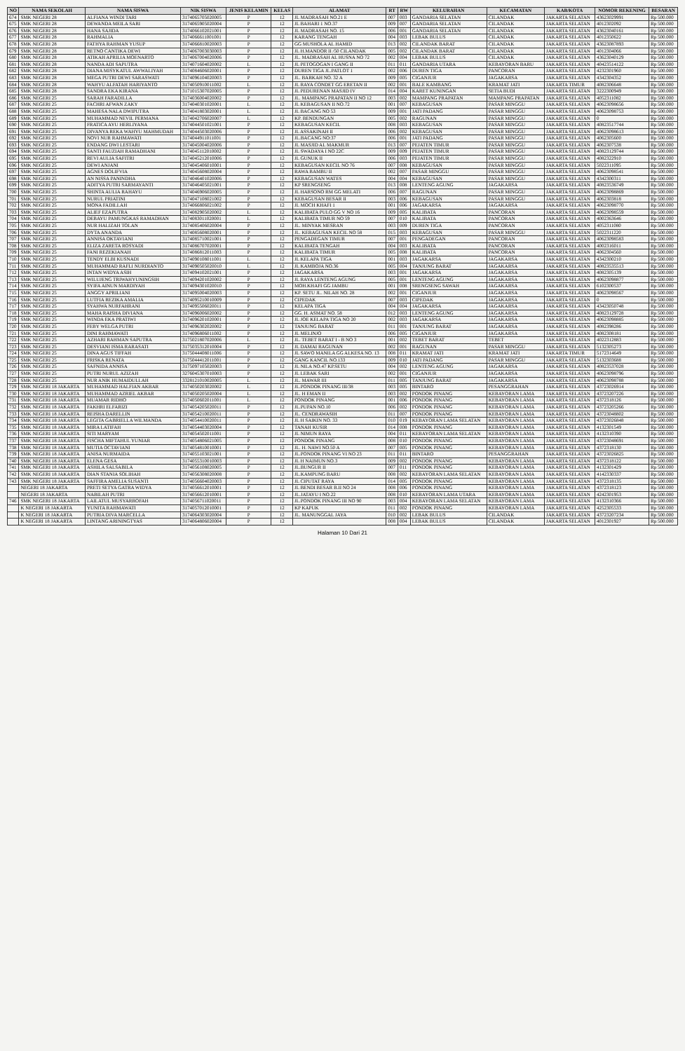| NO | NAMA SEKOLAH | NAMA SISWA | NIK SISWA | JENIS KELAMIN | KELAS | ALAMAT | RT | RW | KELURAHAN | KECAMATAN | KAB/KOTA | NOMOR REKENING | BESARAN |
| --- | --- | --- | --- | --- | --- | --- | --- | --- | --- | --- | --- | --- | --- |
| 674 | SMK NEGERI 28 | ALFIANA WINDI TARI | 3174065705020005 | P | 12 | JL MADRASAH NO.21 E | 007 | 003 | GANDARIA SELATAN | CILANDAK | JAKARTA SELATAN | 43623029991 | Rp 500.000 |
| 675 | SMK NEGERI 28 | DEWANDA MEILA SARI | 3174065905020004 | P | 12 | JL BAHARI 1 NO.37 | 009 | 007 | GANDARIA SELATAN | CILANDAK | JAKARTA SELATAN | 4012302092 | Rp 500.000 |
| 676 | SMK NEGERI 28 | HANA SAJIDA | 3174066102021001 | P | 12 | JL MADRASAH NO. 15 | 006 | 001 | GANDARIA SELATAN | CILANDAK | JAKARTA SELATAN | 43623040161 | Rp 500.000 |
| 677 | SMK NEGERI 28 | RAHMALIA | 3174066611001001 | P | 12 | KARANG TENGAH | 004 | 003 | LEBAK BULUS | CILANDAK | JAKARTA SELATAN | 4012350622 | Rp 500.000 |
| 678 | SMK NEGERI 28 | FATHYA RAHMAN YUSUP | 3174066810020003 | P | 12 | GG MUSHOLA AL HAMID | 013 | 002 | CILANDAK BARAT | CILANDAK | JAKARTA SELATAN | 43623087893 | Rp 500.000 |
| 679 | SMK NEGERI 28 | RETNO CANTIKA DEWI | 3174067003030003 | P | 12 | JL H.MANDOR II /50 CILANDAK | 005 | 002 | CILANDAK BARAT | CILANDAK | JAKARTA SELATAN | 4012304066 | Rp 500.000 |
| 680 | SMK NEGERI 28 | ATIKAH APRILIA MOENARTO | 3174067004020006 | P | 12 | JL. MADRASAH AL HUSNA NO 72 | 002 | 004 | LEBAK BULUS | CILANDAK | JAKARTA SELATAN | 43623040129 | Rp 500.000 |
| 681 | SMK NEGERI 28 | NANDA ADI SAPUTRA | 3174071604020002 | L | 12 | JL PETOGOGAN I GANG II | 011 | 011 | GANDARIA UTARA | KEBAYORAN BARU | JAKARTA SELATAN | 40423514122 | Rp 500.000 |
| 682 | SMK NEGERI 28 | DIANA MISYKATUL AWWALIYAH | 3174084606020001 | P | 12 | DUREN TIGA JL.PATLOT 1 | 002 | 006 | DUREN TIGA | PANCORAN | JAKARTA SELATAN | 4232301960 | Rp 500.000 |
| 683 | SMK NEGERI 28 | MEGA PUTRI DEWI SARASWATI | 3174096104020003 | P | 12 | JL. BARKAH NO. 32 A | 009 | 005 | CIGANJUR | JAGAKARSA | JAKARTA SELATAN | 4342304352 | Rp 500.000 |
| 684 | SMK NEGERI 28 | WAHYU ALFATAH HARIYANTO | 3174050910011002 | L | 12 | JL RAYA CONDET GG ERETAN II | 002 | 001 | BALE KAMBANG | KRAMAT JATI | JAKARTA TIMUR | 4082306648 | Rp 500.000 |
| 685 | SMK NEGERI 28 | SANDRA EKA KIRANA | 3171015307020005 | P | 12 | JL PEDURENAN MASJID IV | 014 | 004 | KARET KUNINGAN | SETIA BUDI | JAKARTA SELATAN | 3222300949 | Rp 500.000 |
| 686 | SMK NEGERI 25 | SARAH FARADILLA | 3174036004020002 | P | 12 | JL. MAMPANG PRAPATAN II NO 12 | 003 | 002 | MAMPANG PRAPATAN | MAMPANG PRAPATAN | JAKARTA SELATAN | 4052311082 | Rp 500.000 |
| 687 | SMK NEGERI 25 | FACHRI AFWAN ZAKY | 3174040301020001 | L | 12 | JL KEBAGUSAN II NO.72 | 001 | 007 | KEBAGUSAN | PASAR MINGGU | JAKARTA SELATAN | 40623098656 | Rp 500.000 |
| 688 | SMK NEGERI 25 | MAHESA NALA DWIPUTRA | 3174041803020001 | L | 12 | JL BACANG NO 53 | 009 | 001 | JATI PADANG | PASAR MINGGU | JAKARTA SELATAN | 40623098753 | Rp 500.000 |
| 689 | SMK NEGERI 25 | MUHAMMAD NEVIL PERMANA | 3174042706020007 | L | 12 | KP. BENDUNGAN | 005 | 002 | RAGUNAN | PASAR MINGGU | JAKARTA SELATAN | 0 | Rp 500.000 |
| 690 | SMK NEGERI 25 | FRATICA AYU HERLIYANA | 3174044501021001 | P | 12 | KEBAGUSAN KECIL | 008 | 003 | KEBAGUSAN | PASAR MINGGU | JAKARTA SELATAN | 40823517744 | Rp 500.000 |
| 691 | SMK NEGERI 25 | DIVANYA REKA WAHYU MAHMUDAH | 3174044503020006 | P | 12 | JL ASSAKINAH II | 006 | 002 | KEBAGUSAN | PASAR MINGGU | JAKARTA SELATAN | 40623098613 | Rp 500.000 |
| 692 | SMK NEGERI 25 | NOVI NUR RAHMAWATI | 3174044911011001 | P | 12 | JL.BACANG NO:37 | 006 | 001 | JATI PADANG | PASAR MINGGU | JAKARTA SELATAN | 4062305600 | Rp 500.000 |
| 693 | SMK NEGERI 25 | ENDANG DWI LESTARI | 3174045004020006 | P | 12 | JL MASJID AL MAKMUR | 013 | 007 | PEJATEN TIMUR | PASAR MINGGU | JAKARTA SELATAN | 4062307538 | Rp 500.000 |
| 694 | SMK NEGERI 25 | SANTI FAUZIAH RAMADHANI | 3174045112010002 | P | 12 | JL SWADAYA I NO 22C | 009 | 009 | PEJATEN TIMUR | PASAR MINGGU | JAKARTA SELATAN | 40823129744 | Rp 500.000 |
| 695 | SMK NEGERI 25 | REVI AULIA SAFITRI | 3174045212010006 | P | 12 | JL GUNUK II | 006 | 003 | PEJATEN TIMUR | PASAR MINGGU | JAKARTA SELATAN | 4082322910 | Rp 500.000 |
| 696 | SMK NEGERI 25 | DEWI ANJANI | 3174045406010001 | P | 12 | KEBAGUSAN KECIL NO 76 | 007 | 008 | KEBAGUSAN | PASAR MINGGU | JAKARTA SELATAN | 5022311095 | Rp 500.000 |
| 697 | SMK NEGERI 25 | AGNES DOLIFVIA | 3174045608020004 | P | 12 | RAWA BAMBU II | 002 | 007 | PASAR MINGGU | PASAR MINGGU | JAKARTA SELATAN | 40623098541 | Rp 500.000 |
| 698 | SMK NEGERI 25 | AN NISSA PANINDHA | 3174046401020006 | P | 12 | KEBAGUSAN WATES | 004 | 004 | KEBAGUSAN | PASAR MINGGU | JAKARTA SELATAN | 4342300311 | Rp 500.000 |
| 699 | SMK NEGERI 25 | ADITYA PUTRI SARMAYANTI | 3174046405021001 | P | 12 | KP SRENGSENG | 013 | 008 | LENTENG AGUNG | JAGAKARSA | JAKARTA SELATAN | 40823536749 | Rp 500.000 |
| 700 | SMK NEGERI 25 | SHINTA AULIA RAHAYU | 3174046906020005 | P | 12 | JL HARSONO RM GG MELATI | 006 | 007 | RAGUNAN | PASAR MINGGU | JAKARTA SELATAN | 40623098869 | Rp 500.000 |
| 701 | SMK NEGERI 25 | NURUL PRIATINI | 3174047108021002 | P | 12 | KEBAGUSAN BESAR II | 003 | 006 | KEBAGUSAN | PASAR MINGGU | JAKARTA SELATAN | 4062303818 | Rp 500.000 |
| 702 | SMK NEGERI 25 | MONA FADILLAH | 3174066806021002 | P | 12 | JL MOCH KHAFI 1 | 001 | 006 | JAGAKARSA | JAGAKARSA | JAKARTA SELATAN | 40623098770 | Rp 500.000 |
| 703 | SMK NEGERI 25 | ALIEF EZAPUTRA | 3174082905020002 | L | 12 | KALIBATA PULO GG V NO 16 | 009 | 005 | KALIBATA | PANCORAN | JAKARTA SELATAN | 40623098559 | Rp 500.000 |
| 704 | SMK NEGERI 25 | DEBAYU PAMUNGKAS RAMADHAN | 3174083011020001 | L | 12 | KALIBATA TIMUR NO 59 | 007 | 010 | KALIBATA | PANCORAN | JAKARTA SELATAN | 4002363646 | Rp 500.000 |
| 705 | SMK NEGERI 25 | NUR HALIZAH TOLAN | 3174085406020004 | P | 12 | JL. MINYAK MESRAN | 003 | 009 | DUREN TIGA | PANCORAN | JAKARTA SELATAN | 4052311080 | Rp 500.000 |
| 706 | SMK NEGERI 25 | DYTA ANANDA | 3174085608020001 | P | 12 | JL. KEBAGUSAN KECIL NO 58 | 015 | 003 | KEBAGUSAN | PASAR MINGGU | JAKARTA SELATAN | 5022311220 | Rp 500.000 |
| 707 | SMK NEGERI 25 | ANNISA OKTAVIANI | 3174085710021001 | P | 12 | PENGADEGAN TIMUR | 007 | 001 | PENGADEGAN | PANCORAN | JAKARTA SELATAN | 40623098583 | Rp 500.000 |
| 708 | SMK NEGERI 25 | ELIZA ZARETA ROSYADI | 3174086707020001 | P | 12 | KALIBATA TENGAH | 004 | 003 | KALIBATA | PANCORAN | JAKARTA SELATAN | 4002316011 | Rp 500.000 |
| 709 | SMK NEGERI 25 | FANI REZEKIANAH | 3174086812011003 | P | 12 | KALIBATA TIMUR | 005 | 008 | KALIBATA | PANCORAN | JAKARTA SELATAN | 4062304560 | Rp 500.000 |
| 710 | SMK NEGERI 25 | TENDY ELBI KUSNADI | 3174090108011001 | L | 12 | JL KELAPA TIGA | 001 | 003 | JAGAKARSA | JAGAKARSA | JAKARTA SELATAN | 4342300210 | Rp 500.000 |
| 711 | SMK NEGERI 25 | MUHAMMAD RAFLI NURDIANTO | 3174090505020010 | L | 12 | JL KAMBOJA NO.36 | 005 | 004 | TANJUNG BARAT | JAGAKARSA | JAKARTA SELATAN | 40823535513 | Rp 500.000 |
| 712 | SMK NEGERI 25 | INTAN WIDYA ASIH | 3174094102021001 | P | 12 | JAGAKARSA | 003 | 001 | JAGAKARSA | JAGAKARSA | JAKARTA SELATAN | 4082305139 | Rp 500.000 |
| 713 | SMK NEGERI 25 | WILUJENG TRIWAHYUNINGSIH | 3174094201020002 | P | 12 | JL RAYA LENTENG AGUNG | 005 | 001 | LENTENG AGUNG | JAGAKARSA | JAKARTA SELATAN | 40623098877 | Rp 500.000 |
| 714 | SMK NEGERI 25 | SYIFA AINUN MARDIYAH | 3174094301020010 | P | 12 | MOH.KHAFI GG JAMBU | 001 | 008 | SRENGSENG SAWAH | JAGAKARSA | JAKARTA SELATAN | 6102300537 | Rp 500.000 |
| 715 | SMK NEGERI 25 | ANGGY APRILIANI | 3174095004020003 | P | 12 | KP. SETU JL. NILAH NO. 28 | 002 | 001 | CIGANJUR | JAGAKARSA | JAKARTA SELATAN | 40623098567 | Rp 500.000 |
| 716 | SMK NEGERI 25 | LUTFIA REZIKA AMALIA | 3174095210010009 | P | 12 | CIPEDAK | 007 | 003 | CIPEDAK | JAGAKARSA | JAKARTA SELATAN | 0 | Rp 500.000 |
| 717 | SMK NEGERI 25 | SYAHWA NURFAHRANI | 3174095506020011 | P | 12 | KELAPA TIGA | 004 | 004 | JAGAKARSA | JAGAKARSA | JAKARTA SELATAN | 43423050748 | Rp 500.000 |
| 718 | SMK NEGERI 25 | MAHA RAISHA DIVIANA | 3174096006020002 | P | 12 | GG. H. ASMAT NO. 58 | 012 | 003 | LENTENG AGUNG | JAGAKARSA | JAKARTA SELATAN | 40823129728 | Rp 500.000 |
| 719 | SMK NEGERI 25 | WINDA EKA PRATIWI | 3174096201020001 | P | 12 | JL JOE KELAPA TIGA NO 20 | 002 | 003 | JAGAKARSA | JAGAKARSA | JAKARTA SELATAN | 40623098885 | Rp 500.000 |
| 720 | SMK NEGERI 25 | FEBY WELGA PUTRI | 3174096302020002 | P | 12 | TANJUNG BARAT | 011 | 001 | TANJUNG BARAT | JAGAKARSA | JAKARTA SELATAN | 4082398286 | Rp 500.000 |
| 721 | SMK NEGERI 25 | DINI RAHMAWATI | 3174096806011002 | P | 12 | JL MELINJO | 006 | 005 | CIGANJUR | JAGAKARSA | JAKARTA SELATAN | 4082308181 | Rp 500.000 |
| 722 | SMK NEGERI 25 | AZHARI RAHMAN SAPUTRA | 3175021807020006 | L | 12 | JL. TEBET BARAT I - B NO 3 | 001 | 002 | TEBET BARAT | TEBET | JAKARTA SELATAN | 4022312883 | Rp 500.000 |
| 723 | SMK NEGERI 25 | DESVIANI ISMA RARASATI | 3175035312010004 | P | 12 | JL DAMAI RAGUNAN | 002 | 001 | RAGUNAN | PASAR MINGGU | JAKARTA SELATAN | 5132305273 | Rp 500.000 |
| 724 | SMK NEGERI 25 | DINA AGUS TIFFAH | 3175044408011006 | P | 12 | JL SAWO MANILA GG ALKESA NO. 13 | 008 | 011 | KRAMAT JATI | KRAMAT JATI | JAKARTA TIMUR | 5172314649 | Rp 500.000 |
| 725 | SMK NEGERI 25 | FRISKA RENATA | 3175044412011001 | P | 12 | GANG KANCIL NO.133 | 009 | 010 | JATI PADANG | PASAR MINGGU | JAKARTA SELATAN | 5132303688 | Rp 500.000 |
| 726 | SMK NEGERI 25 | SAFNIDA ANNISA | 3175097105020003 | P | 12 | JL NILA NO.47 KP.SETU | 004 | 002 | LENTENG AGUNG | JAGAKARSA | JAKARTA SELATAN | 40823537028 | Rp 500.000 |
| 727 | SMK NEGERI 25 | PUTRI NURUL AZIZAH | 3276045307010003 | P | 12 | JL LEBAK SARI | 002 | 001 | CIGANJUR | JAGAKARSA | JAKARTA SELATAN | 40623098796 | Rp 500.000 |
| 728 | SMK NEGERI 25 | NUR ANIK HUMAIDULLAH | 3328121010020005 | L | 12 | JL. MAWAR III | 011 | 005 | TANJUNG BARAT | JAGAKARSA | JAKARTA SELATAN | 40623098788 | Rp 500.000 |
| 729 | SMK NEGERI 18 JAKARTA | MUHAMMAD HALFIAN AKBAR | 3174050203020002 | L | 12 | JL.PONDOK PINANG III/38 | 003 | 005 | BINTARO | PESANGGRAHAN | JAKARTA SELATAN | 43723026914 | Rp 500.000 |
| 730 | SMK NEGERI 18 JAKARTA | MUHAMMAD AZRIEL AKBAR | 3174050205020004 | L | 12 | JL. H EMAN II | 003 | 002 | PONDOK PINANG | KEBAYORAN LAMA | JAKARTA SELATAN | 43723207226 | Rp 500.000 |
| 731 | SMK NEGERI 18 JAKARTA | MUAMAR RIDHO | 3174050602011001 | L | 12 | PONDOK PINANG | 001 | 006 | PONDOK PINANG | KEBAYORAN LAMA | JAKARTA SELATAN | 4372318126 | Rp 500.000 |
| 732 | SMK NEGERI 18 JAKARTA | FAKHRI ELFARIZI | 3174054205020011 | P | 12 | JL.PUPAN NO.10 | 006 | 002 | PONDOK PINANG | KEBAYORAN LAMA | JAKARTA SELATAN | 43723205266 | Rp 500.000 |
| 733 | SMK NEGERI 18 JAKARTA | REISHA DARELLIN | 3174054210020011 | P | 12 | JL. CENDRAWASIH | 011 | 007 | PONDOK PINANG | KEBAYORAN LAMA | JAKARTA SELATAN | 43723048802 | Rp 500.000 |
| 734 | SMK NEGERI 18 JAKARTA | LEGITA GABRIELLA WILMANDA | 3174054410020011 | P | 12 | JL H SAIKIN NO. 33 | 010 | 019 | KEBAYORAN LAMA SELATAN | KEBAYORAN LAMA | JAKARTA SELATAN | 43723026848 | Rp 500.000 |
| 735 | SMK NEGERI 18 JAKARTA | MIRA LATIFAH | 3174054403020004 | P | 12 | TANAH KUSIR | 014 | 008 | PONDOK PINANG | KEBAYORAN LAMA | JAKARTA SELATAN | 4132301549 | Rp 500.000 |
| 736 | SMK NEGERI 18 JAKARTA | SITI MARYAM | 3174054502011001 | P | 12 | JL NIMUN RAYA | 004 | 011 | KEBAYORAN LAMA SELATAN | KEBAYORAN LAMA | JAKARTA SELATAN | 4132310390 | Rp 500.000 |
| 737 | SMK NEGERI 18 JAKARTA | FISCHA MIFTAHUL YUNIAR | 3174054806021005 | P | 12 | PONDOK PINANG | 008 | 010 | PONDOK PINANG | KEBAYORAN LAMA | JAKARTA SELATAN | 43723048691 | Rp 500.000 |
| 738 | SMK NEGERI 18 JAKARTA | MUTIA OCTAVIANI | 3174054810010001 | P | 12 | JL. H. NAWI NO.50 A | 007 | 005 | PONDOK PINANG | KEBAYORAN LAMA | JAKARTA SELATAN | 4372318130 | Rp 500.000 |
| 739 | SMK NEGERI 18 JAKARTA | ANISA NURMAIDA | 3174055103021001 | P | 12 | JL.PONDOK PINANG VI NO 23 | 011 | 011 | BINTARO | PESANGGRAHAN | JAKARTA SELATAN | 43723026825 | Rp 500.000 |
| 740 | SMK NEGERI 18 JAKARTA | ELENA GESA | 3174055310010003 | P | 12 | JL H NAIMUN NO.3 | 009 | 002 | PONDOK PINANG | KEBAYORAN LAMA | JAKARTA SELATAN | 4372318122 | Rp 500.000 |
| 741 | SMK NEGERI 18 JAKARTA | ASHILA SALSABILA | 3174056108020005 | P | 12 | JL.BUNGUR II | 007 | 011 | PONDOK PINANG | KEBAYORAN LAMA | JAKARTA SELATAN | 4132301429 | Rp 500.000 |
| 742 | SMK NEGERI 18 JAKARTA | DIAN STANIA SOLIHAH | 3174056308020008 | P | 12 | JL.KAMPUNG BARU | 008 | 002 | KEBAYORAN LAMA SELATAN | KEBAYORAN LAMA | JAKARTA SELATAN | 4142330337 | Rp 500.000 |
| 743 | SMK NEGERI 18 JAKARTA | SAFFIRA AMELIA SUSANTI | 3174056604020003 | P | 12 | JL CIPUTAT RAYA | 014 | 005 | PONDOK PINANG | KEBAYORAN LAMA | JAKARTA SELATAN | 4372318135 | Rp 500.000 |
| | NEGERI 18 JAKARTA | PRETI SETYA GATRA WIDYA | 3174056612010001 | P | 12 | JL BENDI BESAR B.II NO 24 | 008 | 006 | PONDOK PINANG | KEBAYORAN LAMA | JAKARTA SELATAN | 4372318123 | Rp 500.000 |
| | NEGERI 18 JAKARTA | NABILAH PUTRI | 3174056612010001 | P | 12 | JL.JATAYU I NO.22 | 008 | 010 | KEBAYORAN LAMA UTARA | KEBAYORAN LAMA | JAKARTA SELATAN | 4242301953 | Rp 500.000 |
| 746 | SMK NEGERI 18 JAKARTA | LAILATUL MUSYARROFAH | 3174056711020011 | P | 12 | JL.PONDOK PINANG III NO 90 | 003 | 004 | KEBAYORAN LAMA SELATAN | KEBAYORAN LAMA | JAKARTA SELATAN | 4132310366 | Rp 500.000 |
| | K NEGERI 18 JAKARTA | YUNITA RAHMAWATI | 3174057012010001 | P | 12 | KP KAPUK | 011 | 002 | PONDOK PINANG | KEBAYORAN LAMA | JAKARTA SELATAN | 4252305533 | Rp 500.000 |
| | K NEGERI 18 JAKARTA | PUTRIA DIVA MARCELLA | 3174064303020004 | P | 12 | JL. MANUNGGAL JAYA | 010 | 002 | LEBAK BULUS | CILANDAK | JAKARTA SELATAN | 43723207234 | Rp 500.000 |
| | K NEGERI 18 JAKARTA | LINTANG ARININGTYAS | 3174064806020004 | P | 12 | | 008 | 004 | LEBAK BULUS | CILANDAK | JAKARTA SELATAN | 4012301927 | Rp 500.000 |
Halaman 10 Dari 21